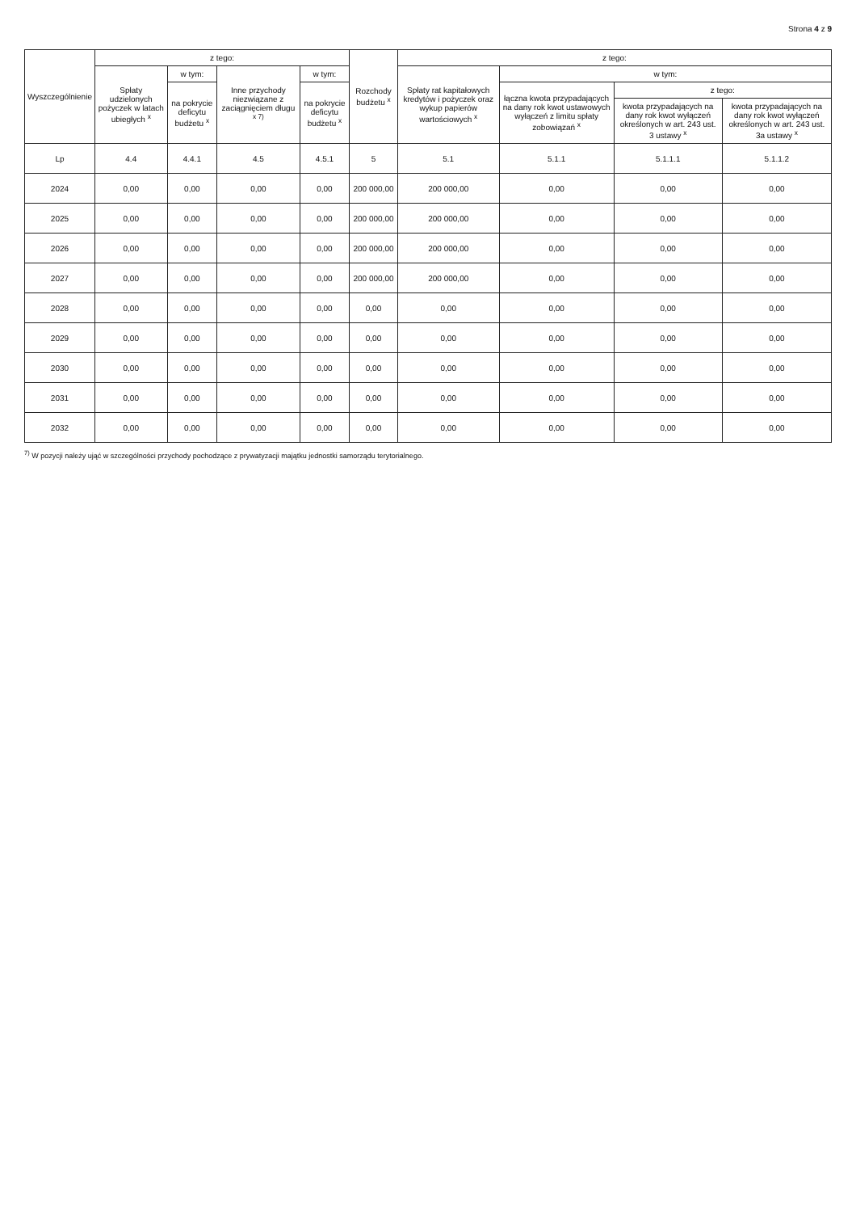Strona 4 z 9
| Wyszczególnienie | z tego: | | | | Rozchody budżetu <sup>x</sup> | z tego: | | | |
| --- | --- | --- | --- | --- | --- | --- | --- | --- | --- |
| | Spłaty udzielonych pożyczek w latach ubiegłych <sup>x</sup> | w tym: | Inne przychody niezwiązane z zaciągnięciem długu <sup>x 7)</sup> | w tym: | | Spłaty rat kapitałowych kredytów i pożyczek oraz wykup papierów wartościowych <sup>x</sup> | w tym: | | |
| | | na pokrycie deficytu budżetu <sup>x</sup> | | na pokrycie deficytu budżetu <sup>x</sup> | | | łączna kwota przypadających na dany rok kwot ustawowych wyłączeń z limitu spłaty zobowiązań <sup>x</sup> | z tego: | |
| | | | | | | | | kwota przypadających na dany rok kwot wyłączeń określonych w art. 243 ust. 3 ustawy <sup>x</sup> | kwota przypadających na dany rok kwot wyłączeń określonych w art. 243 ust. 3a ustawy <sup>x</sup> |
| Lp | 4.4 | 4.4.1 | 4.5 | 4.5.1 | 5 | 5.1 | 5.1.1 | 5.1.1.1 | 5.1.1.2 |
| 2024 | 0,00 | 0,00 | 0,00 | 0,00 | 200 000,00 | 200 000,00 | 0,00 | 0,00 | 0,00 |
| 2025 | 0,00 | 0,00 | 0,00 | 0,00 | 200 000,00 | 200 000,00 | 0,00 | 0,00 | 0,00 |
| 2026 | 0,00 | 0,00 | 0,00 | 0,00 | 200 000,00 | 200 000,00 | 0,00 | 0,00 | 0,00 |
| 2027 | 0,00 | 0,00 | 0,00 | 0,00 | 200 000,00 | 200 000,00 | 0,00 | 0,00 | 0,00 |
| 2028 | 0,00 | 0,00 | 0,00 | 0,00 | 0,00 | 0,00 | 0,00 | 0,00 | 0,00 |
| 2029 | 0,00 | 0,00 | 0,00 | 0,00 | 0,00 | 0,00 | 0,00 | 0,00 | 0,00 |
| 2030 | 0,00 | 0,00 | 0,00 | 0,00 | 0,00 | 0,00 | 0,00 | 0,00 | 0,00 |
| 2031 | 0,00 | 0,00 | 0,00 | 0,00 | 0,00 | 0,00 | 0,00 | 0,00 | 0,00 |
| 2032 | 0,00 | 0,00 | 0,00 | 0,00 | 0,00 | 0,00 | 0,00 | 0,00 | 0,00 |
<sup>7)</sup> W pozycji należy ująć w szczególności przychody pochodzące z prywatyzacji majątku jednostki samorządu terytorialnego.